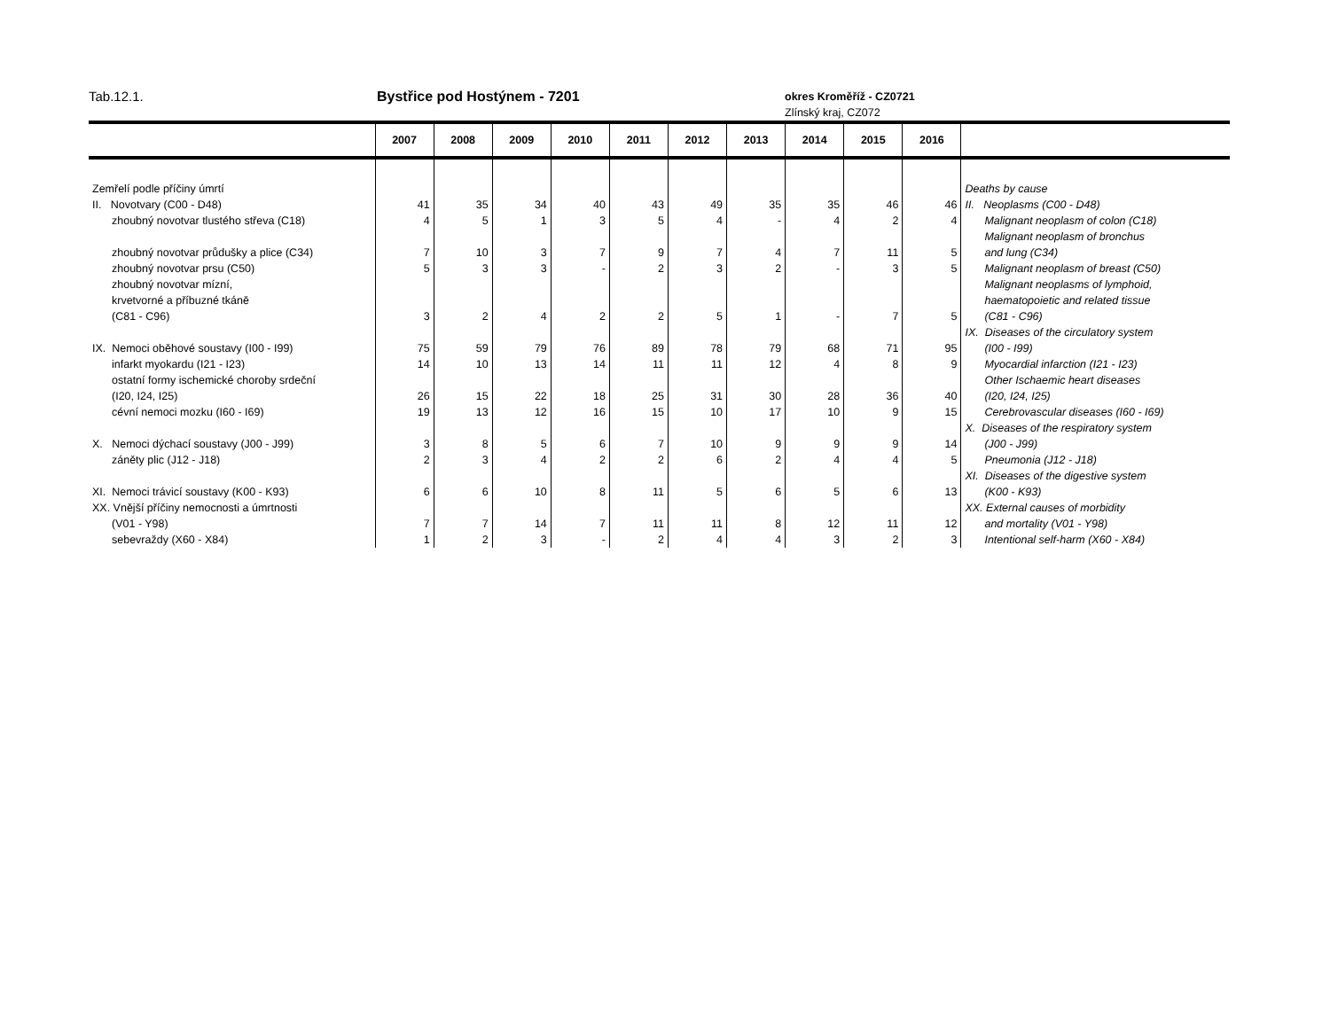Tab.12.1. Bystřice pod Hostýnem - 7201
okres Kroměříž - CZ0721
Zlínský kraj, CZ072
| | 2007 | 2008 | 2009 | 2010 | 2011 | 2012 | 2013 | 2014 | 2015 | 2016 | |
| --- | --- | --- | --- | --- | --- | --- | --- | --- | --- | --- | --- |
| Zemřelí podle příčiny úmrtí | | | | | | | | | | | Deaths by cause |
| II. Novotvary (C00 - D48) | 41 | 35 | 34 | 40 | 43 | 49 | 35 | 35 | 46 | 46 | II. Neoplasms (C00 - D48) |
| zhoubný novotvar tlustého střeva (C18) | 4 | 5 | 1 | 3 | 5 | 4 | - | 4 | 2 | 4 | Malignant neoplasm of colon (C18) |
| | | | | | | | | | | | Malignant neoplasm of bronchus |
| zhoubný novotvar průdušky a plice (C34) | 7 | 10 | 3 | 7 | 9 | 7 | 4 | 7 | 11 | 5 | and lung (C34) |
| zhoubný novotvar prsu (C50) | 5 | 3 | 3 | - | 2 | 3 | 2 | - | 3 | 5 | Malignant neoplasm of breast (C50) |
| zhoubný novotvar mízní, | | | | | | | | | | | Malignant neoplasms of lymphoid, |
| krvetvorné a příbuzné tkáně | | | | | | | | | | | haematopoietic and related tissue |
| (C81 - C96) | 3 | 2 | 4 | 2 | 2 | 5 | 1 | - | 7 | 5 | (C81 - C96) |
| | | | | | | | | | | | IX. Diseases of the circulatory system |
| IX. Nemoci oběhové soustavy (I00 - I99) | 75 | 59 | 79 | 76 | 89 | 78 | 79 | 68 | 71 | 95 | (I00 - I99) |
| infarkt myokardu (I21 - I23) | 14 | 10 | 13 | 14 | 11 | 11 | 12 | 4 | 8 | 9 | Myocardial infarction (I21 - I23) |
| ostatní formy ischemické choroby srdeční | | | | | | | | | | | Other Ischaemic heart diseases |
| (I20, I24, I25) | 26 | 15 | 22 | 18 | 25 | 31 | 30 | 28 | 36 | 40 | (I20, I24, I25) |
| cévní nemoci mozku (I60 - I69) | 19 | 13 | 12 | 16 | 15 | 10 | 17 | 10 | 9 | 15 | Cerebrovascular diseases (I60 - I69) |
| | | | | | | | | | | | X. Diseases of the respiratory system |
| X. Nemoci dýchací soustavy (J00 - J99) | 3 | 8 | 5 | 6 | 7 | 10 | 9 | 9 | 9 | 14 | (J00 - J99) |
| záněty plic (J12 - J18) | 2 | 3 | 4 | 2 | 2 | 6 | 2 | 4 | 4 | 5 | Pneumonia (J12 - J18) |
| | | | | | | | | | | | XI. Diseases of the digestive system |
| XI. Nemoci trávicí soustavy (K00 - K93) | 6 | 6 | 10 | 8 | 11 | 5 | 6 | 5 | 6 | 13 | (K00 - K93) |
| XX. Vnější příčiny nemocnosti a úmrtnosti | | | | | | | | | | | XX. External causes of morbidity |
| (V01 - Y98) | 7 | 7 | 14 | 7 | 11 | 11 | 8 | 12 | 11 | 12 | and mortality (V01 - Y98) |
| sebevraždy (X60 - X84) | 1 | 2 | 3 | - | 2 | 4 | 4 | 3 | 2 | 3 | Intentional self-harm (X60 - X84) |